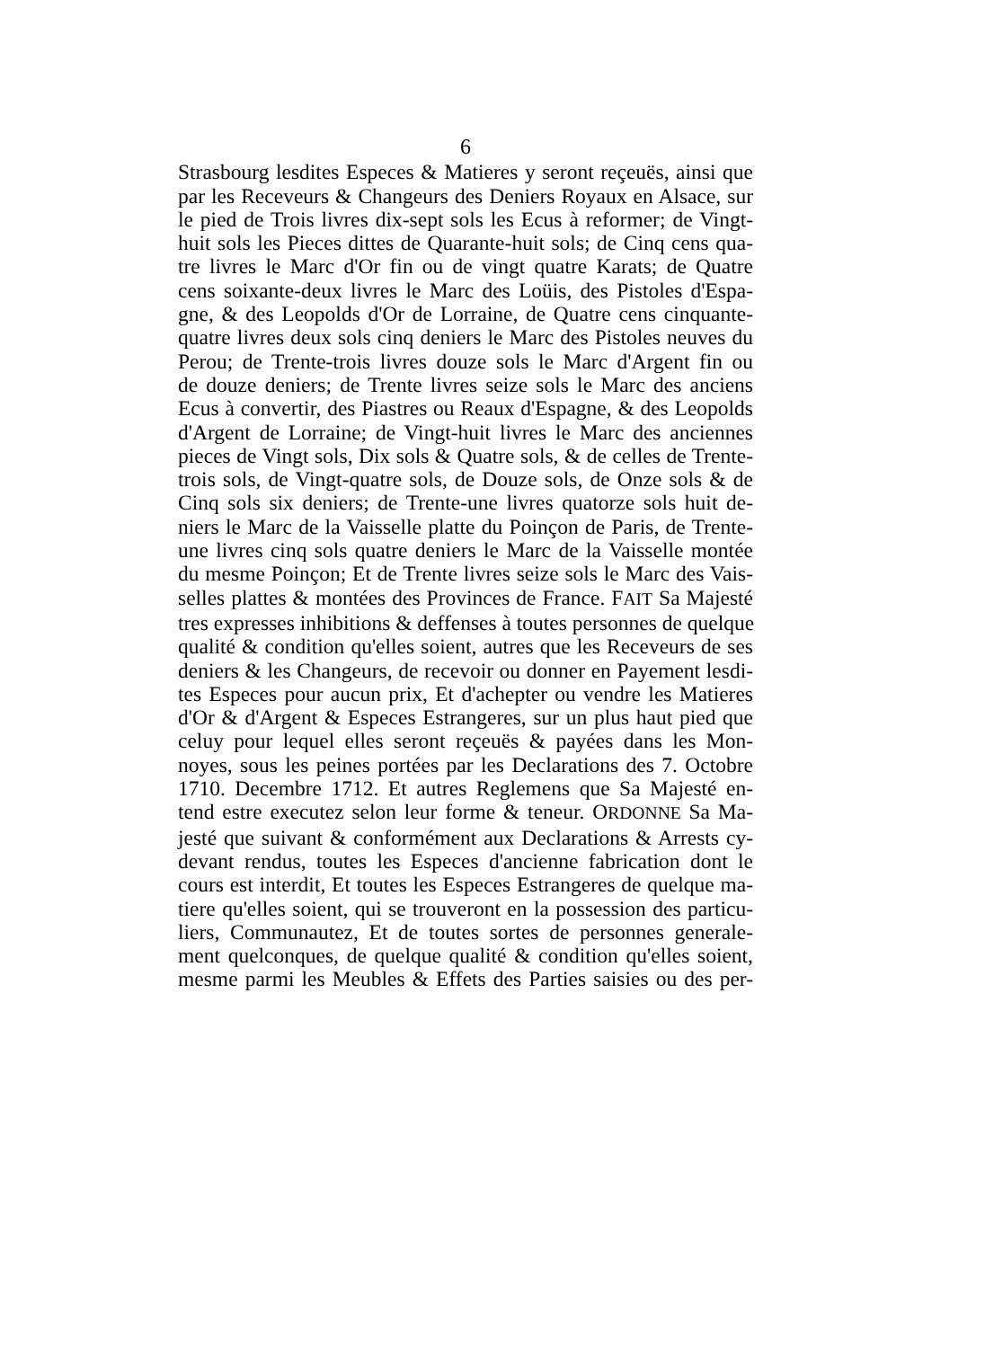6
Strasbourg lesdites Especes & Matieres y seront reçeuës, ainsi que
par les Receveurs & Changeurs des Deniers Royaux en Alsace, sur
le pied de Trois livres dix-sept sols les Ecus à reformer; de Vingt-
huit sols les Pieces dittes de Quarante-huit sols; de Cinq cens qua-
tre livres le Marc d'Or fin ou de vingt quatre Karats; de Quatre
cens soixante-deux livres le Marc des Loüis, des Pistoles d'Espa-
gne, & des Leopolds d'Or de Lorraine, de Quatre cens cinquante-
quatre livres deux sols cinq deniers le Marc des Pistoles neuves du
Perou; de Trente-trois livres douze sols le Marc d'Argent fin ou
de douze deniers; de Trente livres seize sols le Marc des anciens
Ecus à convertir, des Piastres ou Reaux d'Espagne, & des Leopolds
d'Argent de Lorraine; de Vingt-huit livres le Marc des anciennes
pieces de Vingt sols, Dix sols & Quatre sols, & de celles de Trente-
trois sols, de Vingt-quatre sols, de Douze sols, de Onze sols & de
Cinq sols six deniers; de Trente-une livres quatorze sols huit de-
niers le Marc de la Vaisselle platte du Poinçon de Paris, de Trente-
une livres cinq sols quatre deniers le Marc de la Vaisselle montée
du mesme Poinçon; Et de Trente livres seize sols le Marc des Vais-
selles plattes & montées des Provinces de France. FAIT Sa Majesté
tres expresses inhibitions & deffenses à toutes personnes de quelque
qualité & condition qu'elles soient, autres que les Receveurs de ses
deniers & les Changeurs, de recevoir ou donner en Payement lesdi-
tes Especes pour aucun prix, Et d'achepter ou vendre les Matieres
d'Or & d'Argent & Especes Estrangeres, sur un plus haut pied que
celuy pour lequel elles seront reçeuës & payées dans les Mon-
noyes, sous les peines portées par les Declarations des 7. Octobre
1710. Decembre 1712. Et autres Reglemens que Sa Majesté en-
tend estre executez selon leur forme & teneur. ORDONNE Sa Ma-
jesté que suivant & conformément aux Declarations & Arrests cy-
devant rendus, toutes les Especes d'ancienne fabrication dont le
cours est interdit, Et toutes les Especes Estrangeres de quelque ma-
tiere qu'elles soient, qui se trouveront en la possession des particu-
liers, Communautez, Et de toutes sortes de personnes generale-
ment quelconques, de quelque qualité & condition qu'elles soient,
mesme parmi les Meubles & Effets des Parties saisies ou des per-